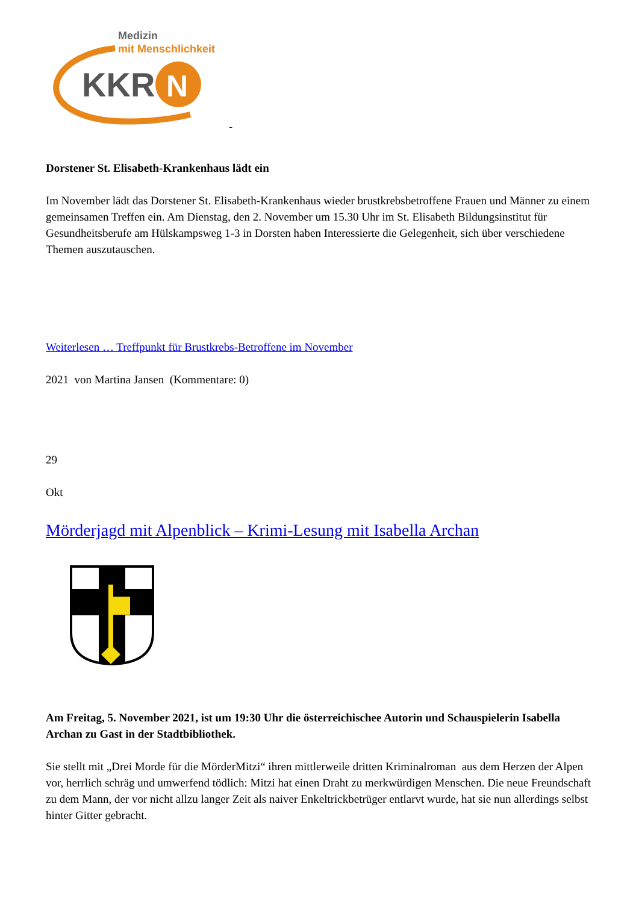Medizin
mit Menschlichkeit
KKR
N
Dorstener St. Elisabeth-Krankenhaus lädt ein
Im November lädt das Dorstener St. Elisabeth-Krankenhaus wieder brustkrebsbetroffene Frauen und Männer zu einem gemeinsamen Treffen ein. Am Dienstag, den 2. November um 15.30 Uhr im St. Elisabeth Bildungsinstitut für Gesundheitsberufe am Hülskampsweg 1-3 in Dorsten haben Interessierte die Gelegenheit, sich über verschiedene Themen auszutauschen.
Weiterlesen … Treffpunkt für Brustkrebs-Betroffene im November
2021 von Martina Jansen (Kommentare: 0)
29
Okt
Mörderjagd mit Alpenblick – Krimi-Lesung mit Isabella Archan
Am Freitag, 5. November 2021, ist um 19:30 Uhr die österreichischee Autorin und Schauspielerin Isabella Archan zu Gast in der Stadtbibliothek.
Sie stellt mit „Drei Morde für die MörderMitzi“ ihren mittlerweile dritten Kriminalroman aus dem Herzen der Alpen vor, herrlich schräg und umwerfend tödlich: Mitzi hat einen Draht zu merkwürdigen Menschen. Die neue Freundschaft zu dem Mann, der vor nicht allzu langer Zeit als naiver Enkeltrickbetrüger entlarvt wurde, hat sie nun allerdings selbst hinter Gitter gebracht.